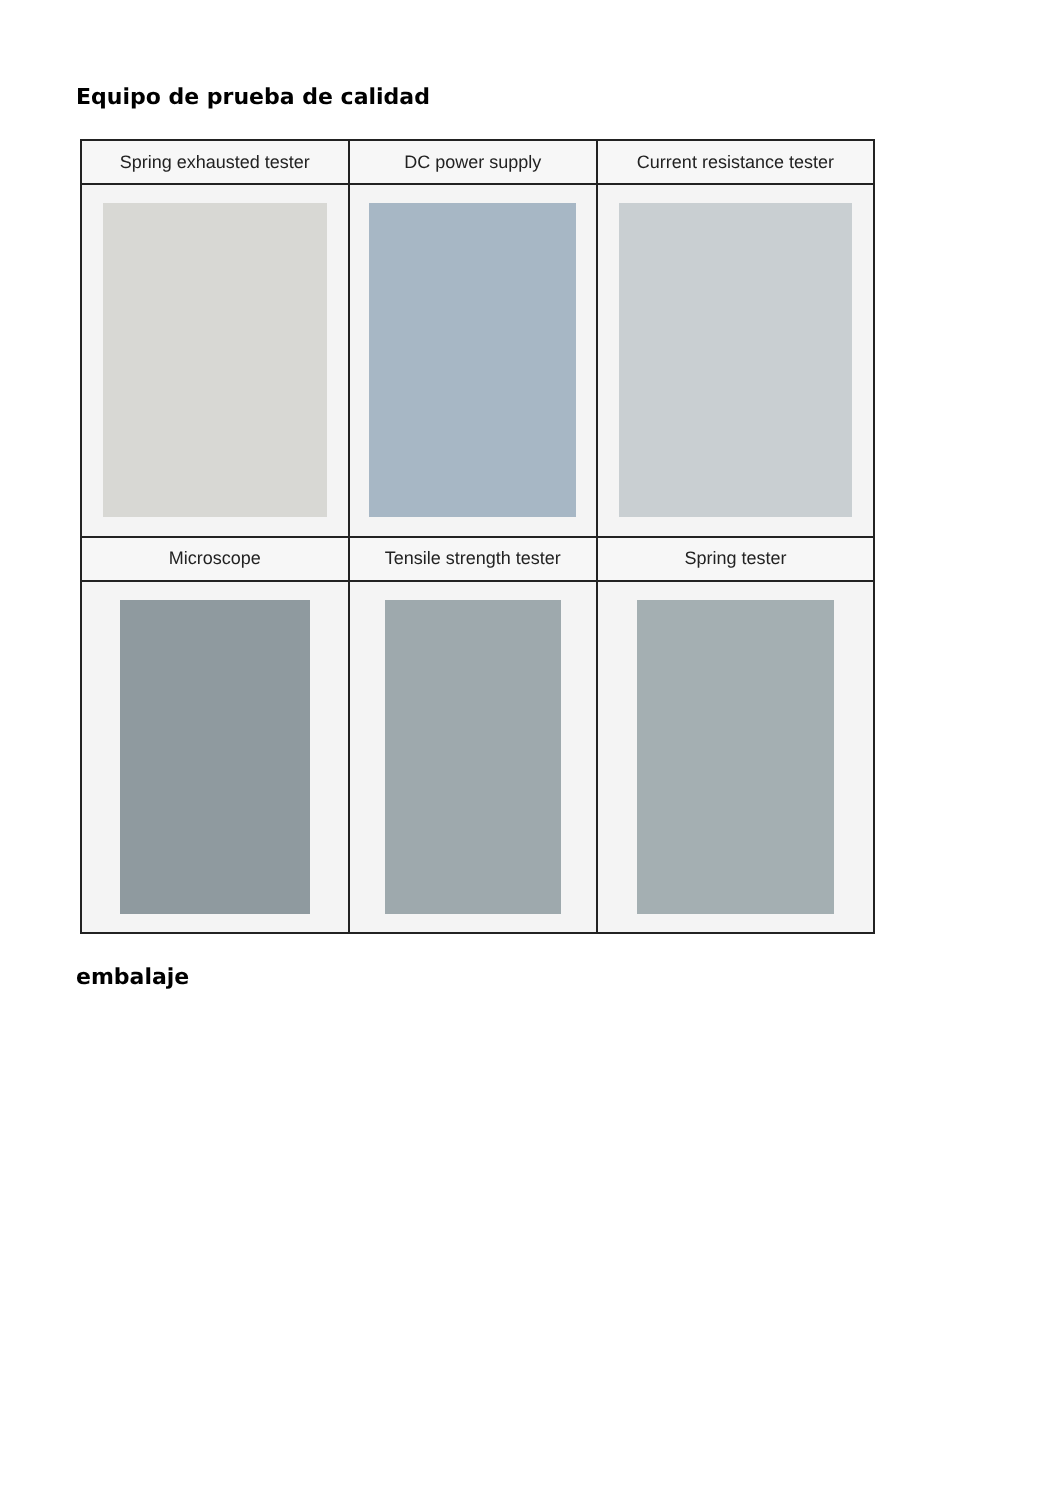Equipo de prueba de calidad
| Spring exhausted tester | DC power supply | Current resistance tester |
| Microscope | Tensile strength tester | Spring tester |
embalaje